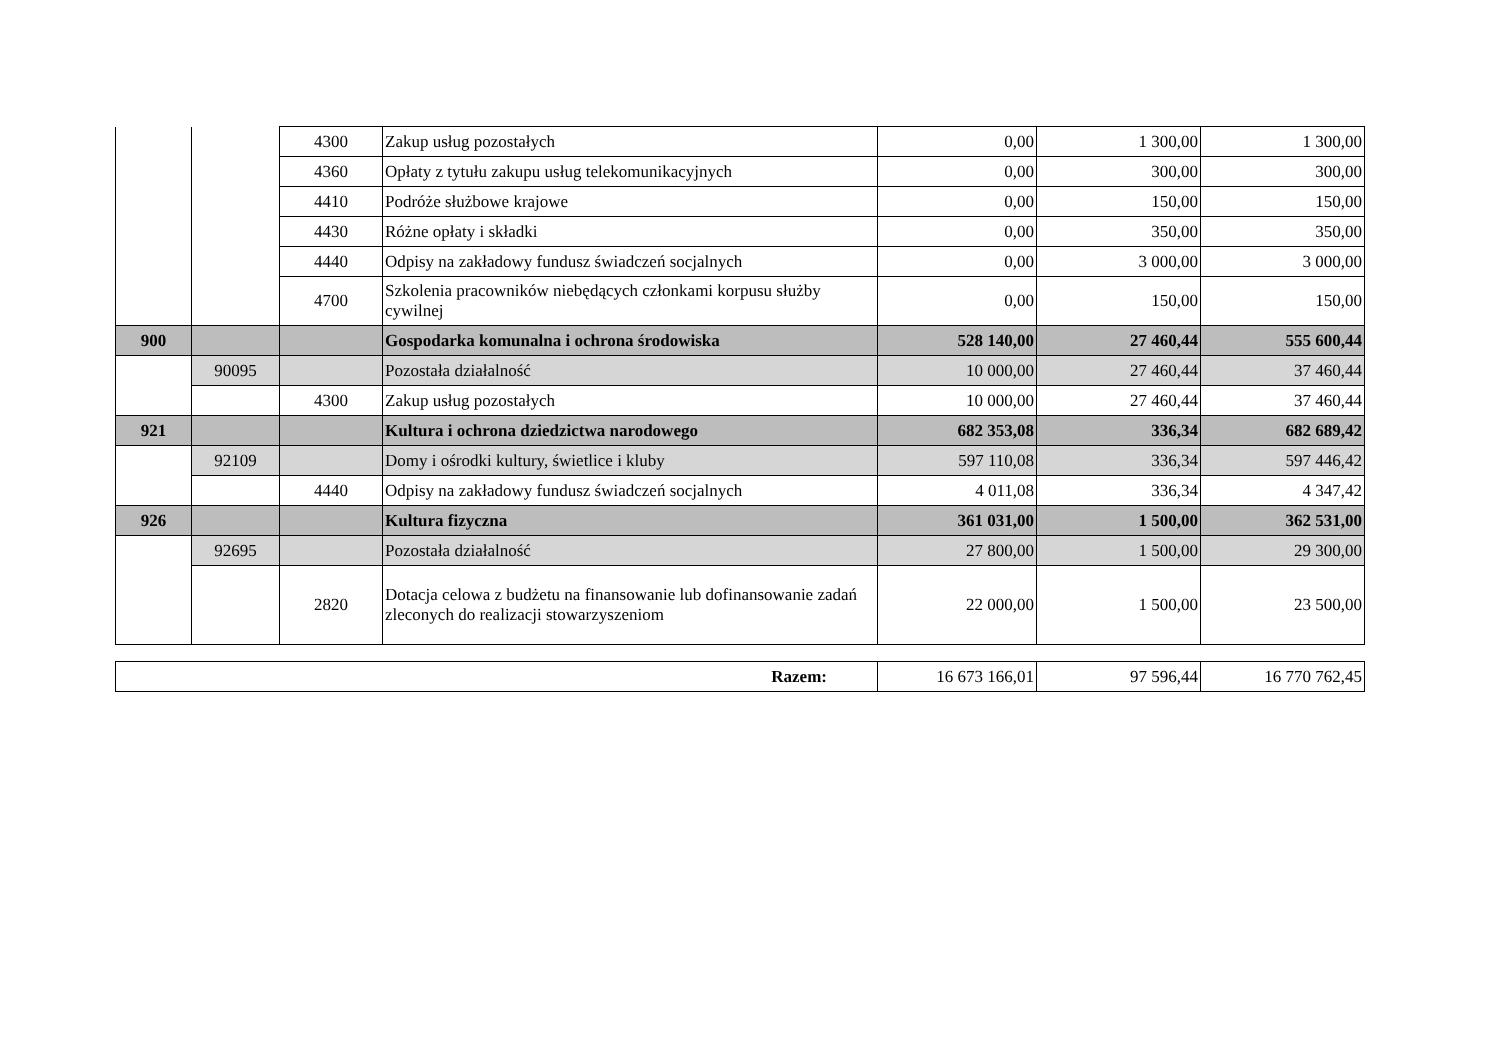| | | 4300 | Zakup usług pozostałych | 0,00 | 1 300,00 | 1 300,00 |
| | | 4360 | Opłaty z tytułu zakupu usług telekomunikacyjnych | 0,00 | 300,00 | 300,00 |
| | | 4410 | Podróże służbowe krajowe | 0,00 | 150,00 | 150,00 |
| | | 4430 | Różne opłaty i składki | 0,00 | 350,00 | 350,00 |
| | | 4440 | Odpisy na zakładowy fundusz świadczeń socjalnych | 0,00 | 3 000,00 | 3 000,00 |
| | | 4700 | Szkolenia pracowników niebędących członkami korpusu służby cywilnej | 0,00 | 150,00 | 150,00 |
| 900 | | | Gospodarka komunalna i ochrona środowiska | 528 140,00 | 27 460,44 | 555 600,44 |
| | 90095 | | Pozostała działalność | 10 000,00 | 27 460,44 | 37 460,44 |
| | | 4300 | Zakup usług pozostałych | 10 000,00 | 27 460,44 | 37 460,44 |
| 921 | | | Kultura i ochrona dziedzictwa narodowego | 682 353,08 | 336,34 | 682 689,42 |
| | 92109 | | Domy i ośrodki kultury, świetlice i kluby | 597 110,08 | 336,34 | 597 446,42 |
| | | 4440 | Odpisy na zakładowy fundusz świadczeń socjalnych | 4 011,08 | 336,34 | 4 347,42 |
| 926 | | | Kultura fizyczna | 361 031,00 | 1 500,00 | 362 531,00 |
| | 92695 | | Pozostała działalność | 27 800,00 | 1 500,00 | 29 300,00 |
| | | 2820 | Dotacja celowa z budżetu na finansowanie lub dofinansowanie zadań zleconych do realizacji stowarzyszeniom | 22 000,00 | 1 500,00 | 23 500,00 |
| Razem: | 16 673 166,01 | 97 596,44 | 16 770 762,45 |